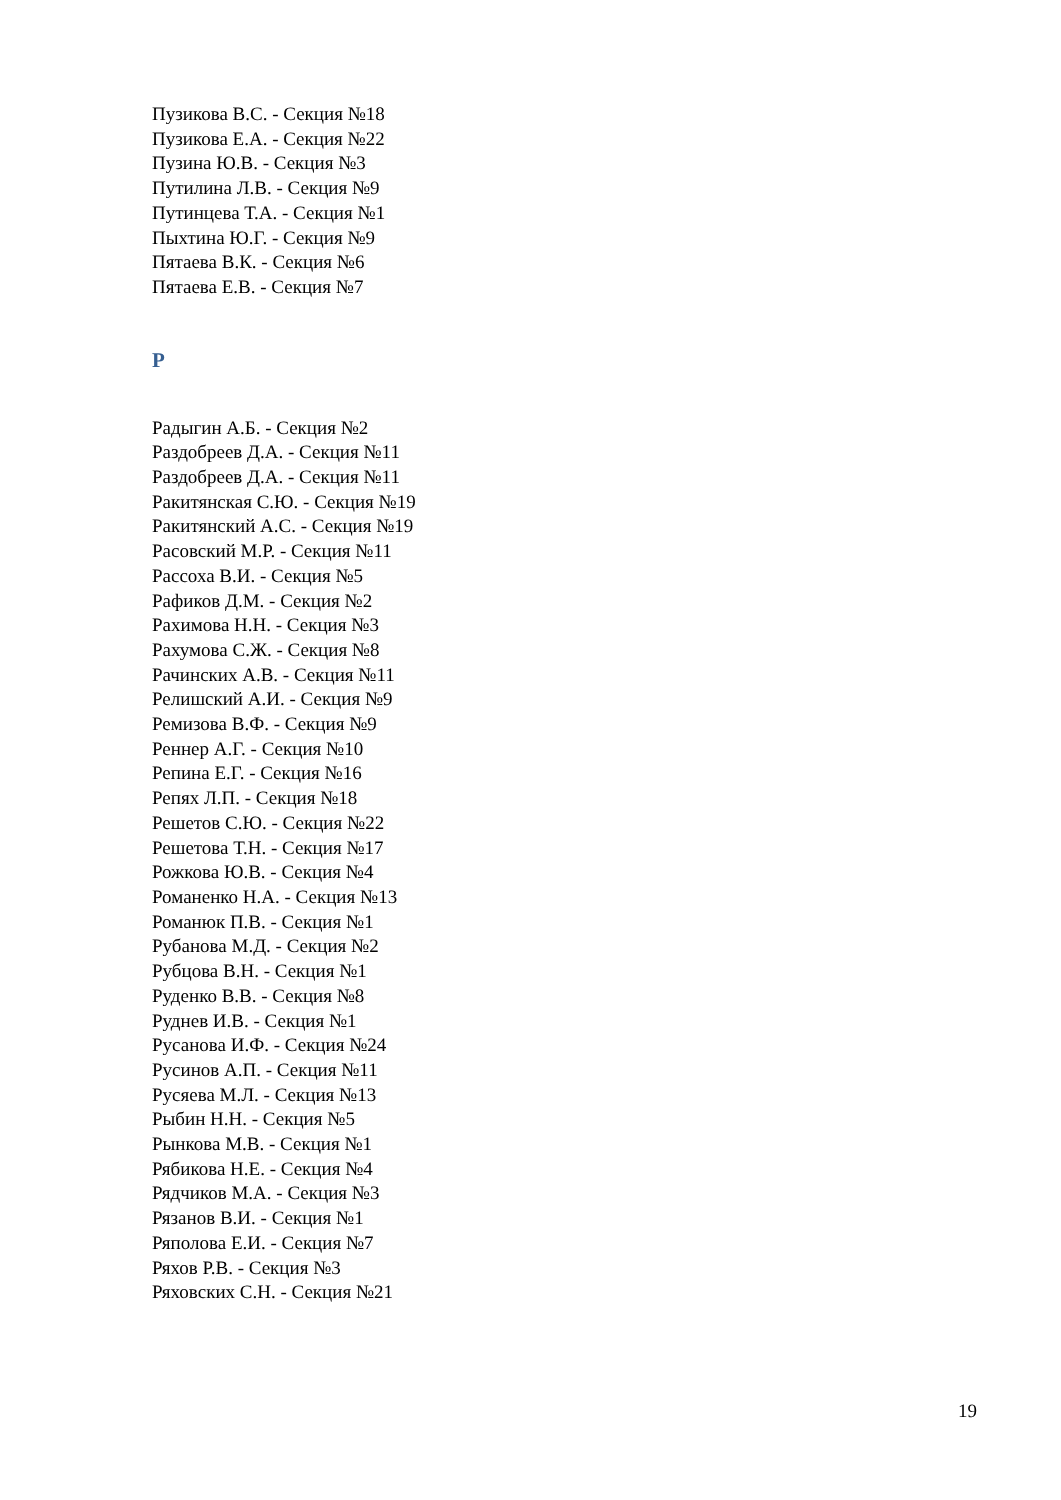Пузикова В.С. - Секция №18
Пузикова Е.А. - Секция №22
Пузина Ю.В. - Секция №3
Путилина Л.В. - Секция №9
Путинцева Т.А. - Секция №1
Пыхтина Ю.Г. - Секция №9
Пятаева В.К. - Секция №6
Пятаева Е.В. - Секция №7
Р
Радыгин А.Б. - Секция №2
Раздобреев Д.А. - Секция №11
Раздобреев Д.А. - Секция №11
Ракитянская С.Ю. - Секция №19
Ракитянский А.С. - Секция №19
Расовский М.Р. - Секция №11
Рассоха В.И. - Секция №5
Рафиков Д.М. - Секция №2
Рахимова Н.Н. - Секция №3
Рахумова С.Ж. - Секция №8
Рачинских А.В. - Секция №11
Релишский А.И. - Секция №9
Ремизова В.Ф. - Секция №9
Реннер А.Г. - Секция №10
Репина Е.Г. - Секция №16
Репях Л.П. - Секция №18
Решетов С.Ю. - Секция №22
Решетова Т.Н. - Секция №17
Рожкова Ю.В. - Секция №4
Романенко Н.А. - Секция №13
Романюк П.В. - Секция №1
Рубанова М.Д. - Секция №2
Рубцова В.Н. - Секция №1
Руденко В.В. - Секция №8
Руднев И.В. - Секция №1
Русанова И.Ф. - Секция №24
Русинов А.П. - Секция №11
Русяева М.Л. - Секция №13
Рыбин Н.Н. - Секция №5
Рынкова М.В. - Секция №1
Рябикова Н.Е. - Секция №4
Рядчиков М.А. - Секция №3
Рязанов В.И. - Секция №1
Ряполова Е.И. - Секция №7
Ряхов Р.В. - Секция №3
Ряховских С.Н. - Секция №21
19